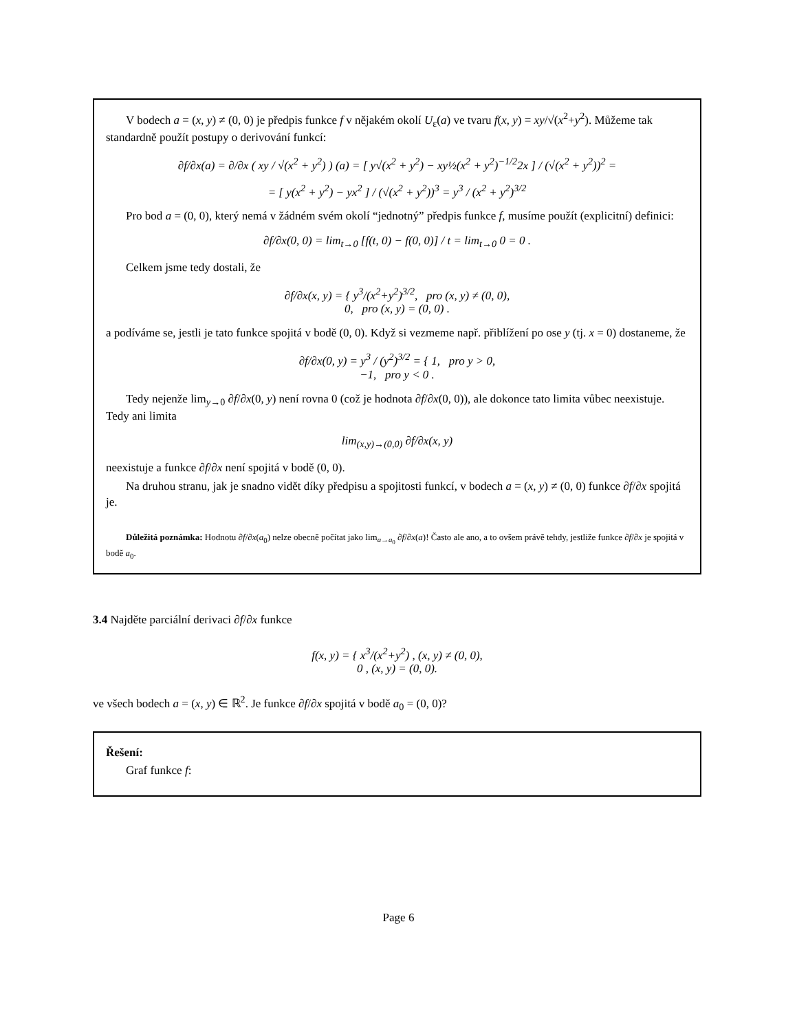V bodech a = (x, y) ≠ (0, 0) je předpis funkce f v nějakém okolí U<sub>ε</sub>(a) ve tvaru f(x, y) = xy/√(x<sup>2</sup>+y<sup>2</sup>). Můžeme tak standardně použít postupy o derivování funkcí:
∂f/∂x(a) = ∂/∂x ( xy / √(x<sup>2</sup> + y<sup>2</sup>) ) (a) = [ y√(x<sup>2</sup> + y<sup>2</sup>) − xy½(x<sup>2</sup> + y<sup>2</sup>)<sup>−1/2</sup>2x ] / (√(x<sup>2</sup> + y<sup>2</sup>))<sup>2</sup> =
= [ y(x<sup>2</sup> + y<sup>2</sup>) − yx<sup>2</sup> ] / (√(x<sup>2</sup> + y<sup>2</sup>))<sup>3</sup> = y<sup>3</sup> / (x<sup>2</sup> + y<sup>2</sup>)<sup>3/2</sup>
Pro bod a = (0, 0), který nemá v žádném svém okolí “jednotný” předpis funkce f, musíme použít (explicitní) definici:
∂f/∂x(0, 0) = lim<sub>t→0</sub> [f(t, 0) − f(0, 0)] / t = lim<sub>t→0</sub> 0 = 0 .
Celkem jsme tedy dostali, že
∂f/∂x(x, y) = { y<sup>3</sup>/(x<sup>2</sup>+y<sup>2</sup>)<sup>3/2</sup>, pro (x, y) ≠ (0, 0),
0, pro (x, y) = (0, 0) .
a podíváme se, jestli je tato funkce spojitá v bodě (0, 0). Když si vezmeme např. přiblížení po ose y (tj. x = 0) dostaneme, že
∂f/∂x(0, y) = y<sup>3</sup> / (y<sup>2</sup>)<sup>3/2</sup> = { 1, pro y > 0,
−1, pro y < 0 .
Tedy nejenže lim<sub>y→0</sub> ∂f/∂x(0, y) není rovna 0 (což je hodnota ∂f/∂x(0, 0)), ale dokonce tato limita vůbec neexistuje. Tedy ani limita
lim<sub>(x,y)→(0,0)</sub> ∂f/∂x(x, y)
neexistuje a funkce ∂f/∂x není spojitá v bodě (0, 0).
Na druhou stranu, jak je snadno vidět díky předpisu a spojitosti funkcí, v bodech a = (x, y) ≠ (0, 0) funkce ∂f/∂x spojitá je.
Důležitá poznámka: Hodnotu ∂f/∂x(a<sub>0</sub>) nelze obecně počítat jako lim<sub>a→a<sub>0</sub></sub> ∂f/∂x(a)! Často ale ano, a to ovšem právě tehdy, jestliže funkce ∂f/∂x je spojitá v bodě a<sub>0</sub>.
3.4 Najděte parciální derivaci ∂f/∂x funkce
f(x, y) = { x<sup>3</sup>/(x<sup>2</sup>+y<sup>2</sup>) , (x, y) ≠ (0, 0),
0 , (x, y) = (0, 0).
ve všech bodech a = (x, y) ∈ ℝ<sup>2</sup>. Je funkce ∂f/∂x spojitá v bodě a<sub>0</sub> = (0, 0)?
Řešení:
Graf funkce f:
Page 6